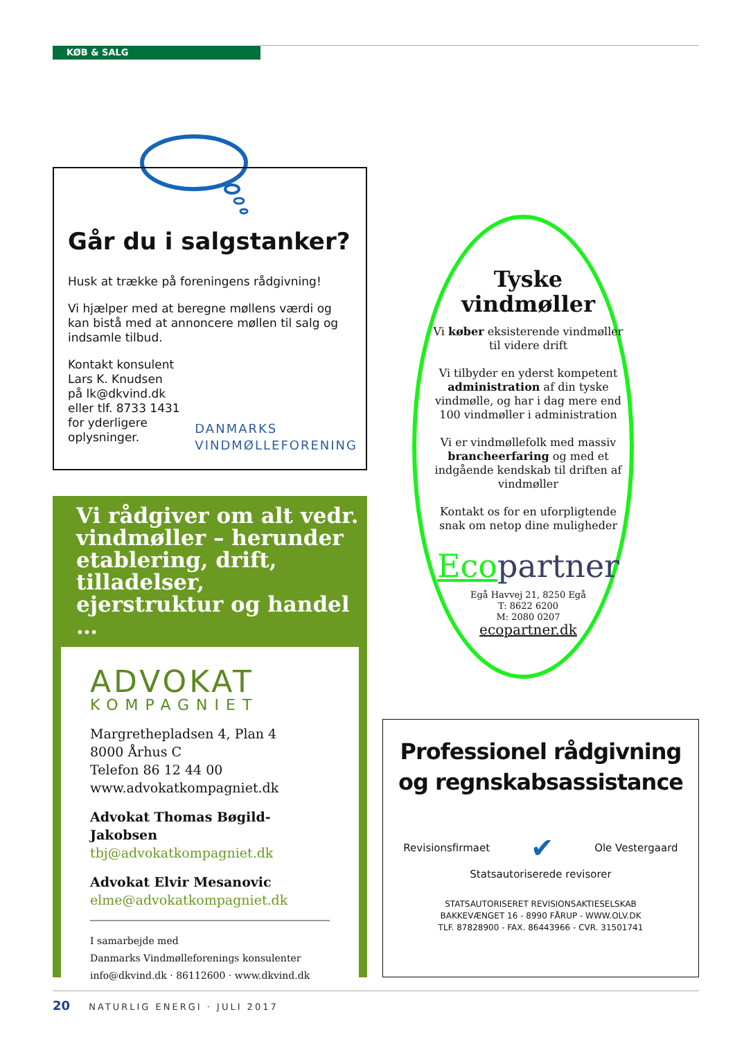KØB & SALG
Går du i salgstanker?
Husk at trække på foreningens rådgivning!
Vi hjælper med at beregne møllens værdi og kan bistå med at annoncere møllen til salg og indsamle tilbud.
Kontakt konsulent
Lars K. Knudsen
på lk@dkvind.dk
eller tlf. 8733 1431
for yderligere
oplysninger.
DANMARKS
VINDMØLLEFORENING
Vi rådgiver om alt vedr. vindmøller – herunder etablering, drift, tilladelser, ejerstruktur og handel …
ADVOKAT
KOMPAGNIET
Margrethepladsen 4, Plan 4
8000 Århus C
Telefon 86 12 44 00
www.advokatkompagniet.dk
Advokat Thomas Bøgild-Jakobsen
tbj@advokatkompagniet.dk
Advokat Elvir Mesanovic
elme@advokatkompagniet.dk
I samarbejde med
Danmarks Vindmølleforenings konsulenter
info@dkvind.dk · 86112600 · www.dkvind.dk
Tyske vindmøller
Vi køber eksisterende vindmøller til videre drift
Vi tilbyder en yderst kompetent administration af din tyske vindmølle, og har i dag mere end 100 vindmøller i administration
Vi er vindmøllefolk med massiv brancheerfaring og med et indgående kendskab til driften af vindmøller
Kontakt os for en uforpligtende snak om netop dine muligheder
Ecopartner
Egå Havvej 21, 8250 Egå
T: 8622 6200
M: 2080 0207
ecopartner.dk
Professionel rådgivning og regnskabsassistance
Revisionsfirmaet ✔ Ole Vestergaard
Statsautoriserede revisorer
STATSAUTORISERET REVISIONSAKTIESELSKAB
BAKKEVÆNGET 16 - 8990 FÅRUP - WWW.OLV.DK
TLF. 87828900 - FAX. 86443966 - CVR. 31501741
20 NATURLIG ENERGI · JULI 2017